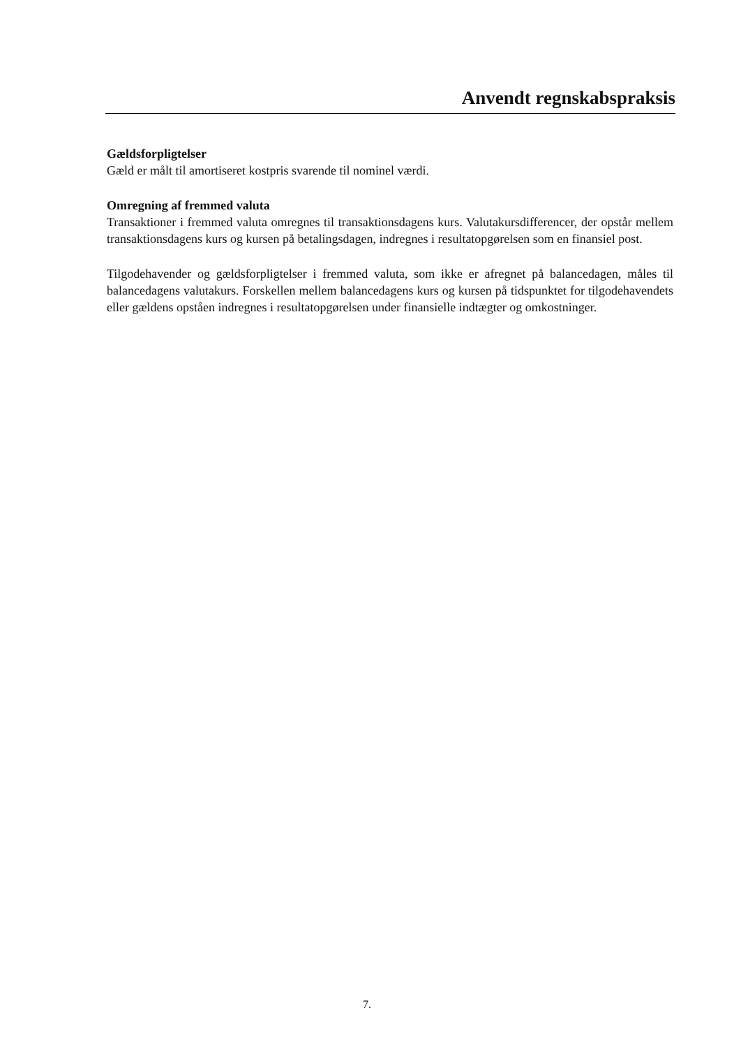Anvendt regnskabspraksis
Gældsforpligtelser
Gæld er målt til amortiseret kostpris svarende til nominel værdi.
Omregning af fremmed valuta
Transaktioner i fremmed valuta omregnes til transaktionsdagens kurs. Valutakursdifferencer, der opstår mellem transaktionsdagens kurs og kursen på betalingsdagen, indregnes i resultatopgørelsen som en finansiel post.
Tilgodehavender og gældsforpligtelser i fremmed valuta, som ikke er afregnet på balancedagen, måles til balancedagens valutakurs. Forskellen mellem balancedagens kurs og kursen på tidspunktet for tilgodehavendets eller gældens opståen indregnes i resultatopgørelsen under finansielle indtægter og omkostninger.
7.